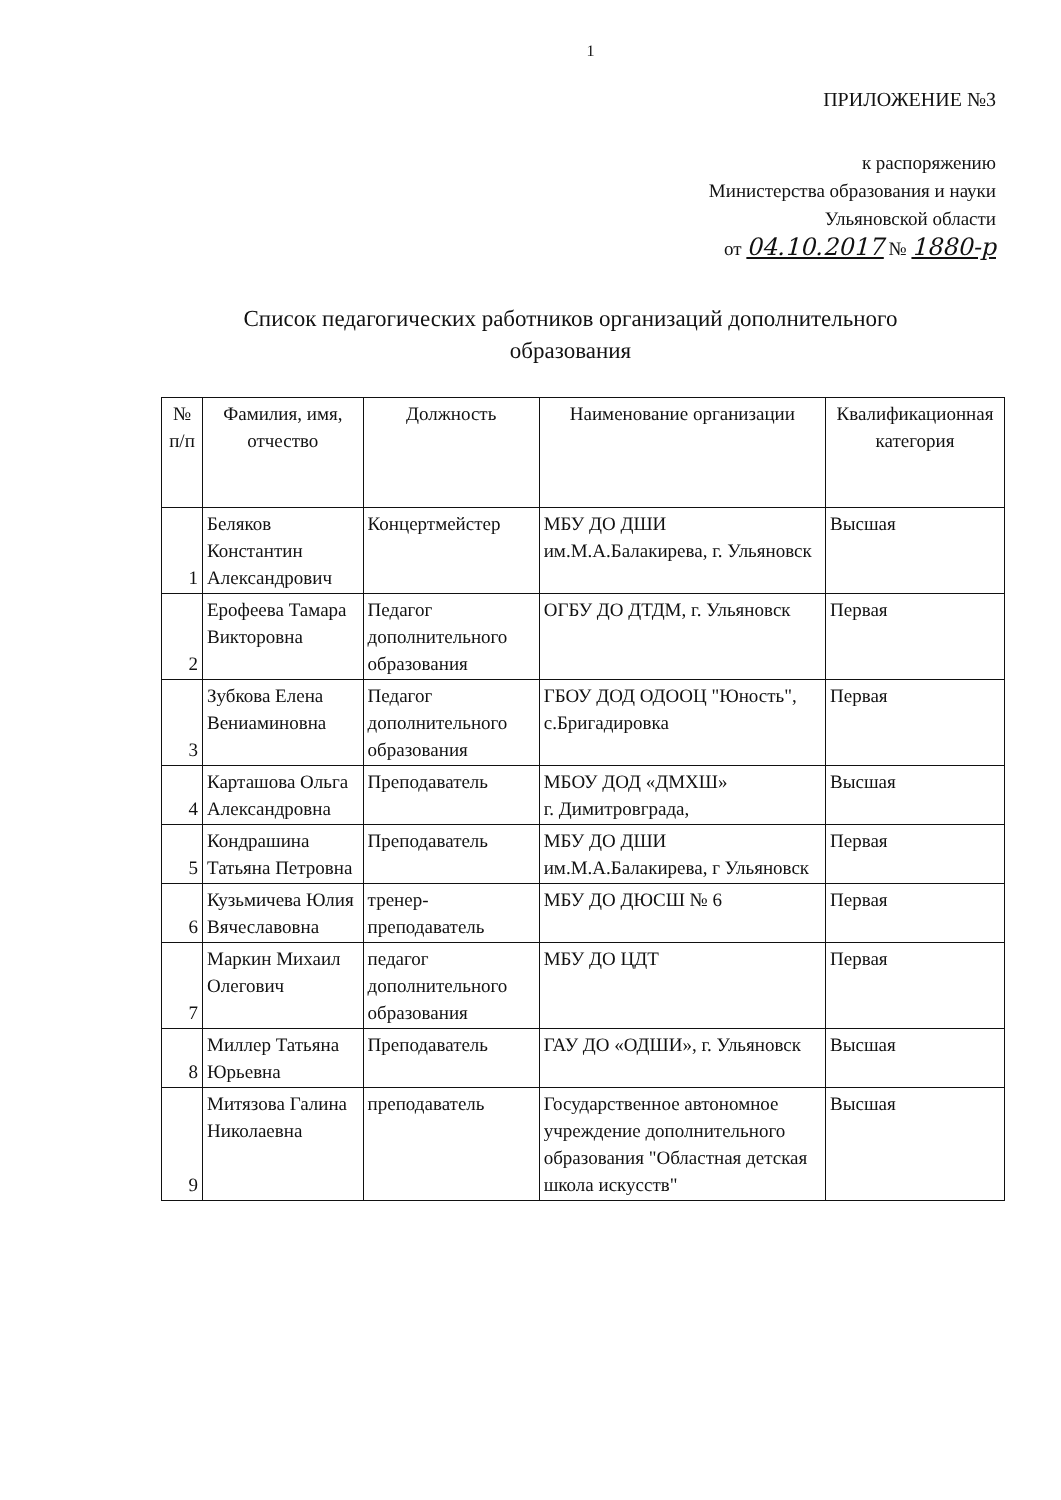1
ПРИЛОЖЕНИЕ №3
к распоряжению
Министерства образования и науки
Ульяновской области
от 04.10.2017 № 1880-р
Список педагогических работников организаций дополнительного образования
| № п/п | Фамилия, имя, отчество | Должность | Наименование организации | Квалификационная категория |
| --- | --- | --- | --- | --- |
| 1 | Беляков Константин Александрович | Концертмейстер | МБУ ДО ДШИ им.М.А.Балакирева, г. Ульяновск | Высшая |
| 2 | Ерофеева Тамара Викторовна | Педагог дополнительного образования | ОГБУ ДО ДТДМ, г. Ульяновск | Первая |
| 3 | Зубкова Елена Вениаминовна | Педагог дополнительного образования | ГБОУ ДОД ОДООЦ "Юность", с.Бригадировка | Первая |
| 4 | Карташова Ольга Александровна | Преподаватель | МБОУ ДОД «ДМХШ» г. Димитровграда, | Высшая |
| 5 | Кондрашина Татьяна Петровна | Преподаватель | МБУ ДО ДШИ им.М.А.Балакирева, г Ульяновск | Первая |
| 6 | Кузьмичева Юлия Вячеславовна | тренер-преподаватель | МБУ ДО ДЮСШ № 6 | Первая |
| 7 | Маркин Михаил Олегович | педагог дополнительного образования | МБУ ДО ЦДТ | Первая |
| 8 | Миллер Татьяна Юрьевна | Преподаватель | ГАУ ДО «ОДШИ», г. Ульяновск | Высшая |
| 9 | Митязова Галина Николаевна | преподаватель | Государственное автономное учреждение дополнительного образования "Областная детская школа искусств" | Высшая |